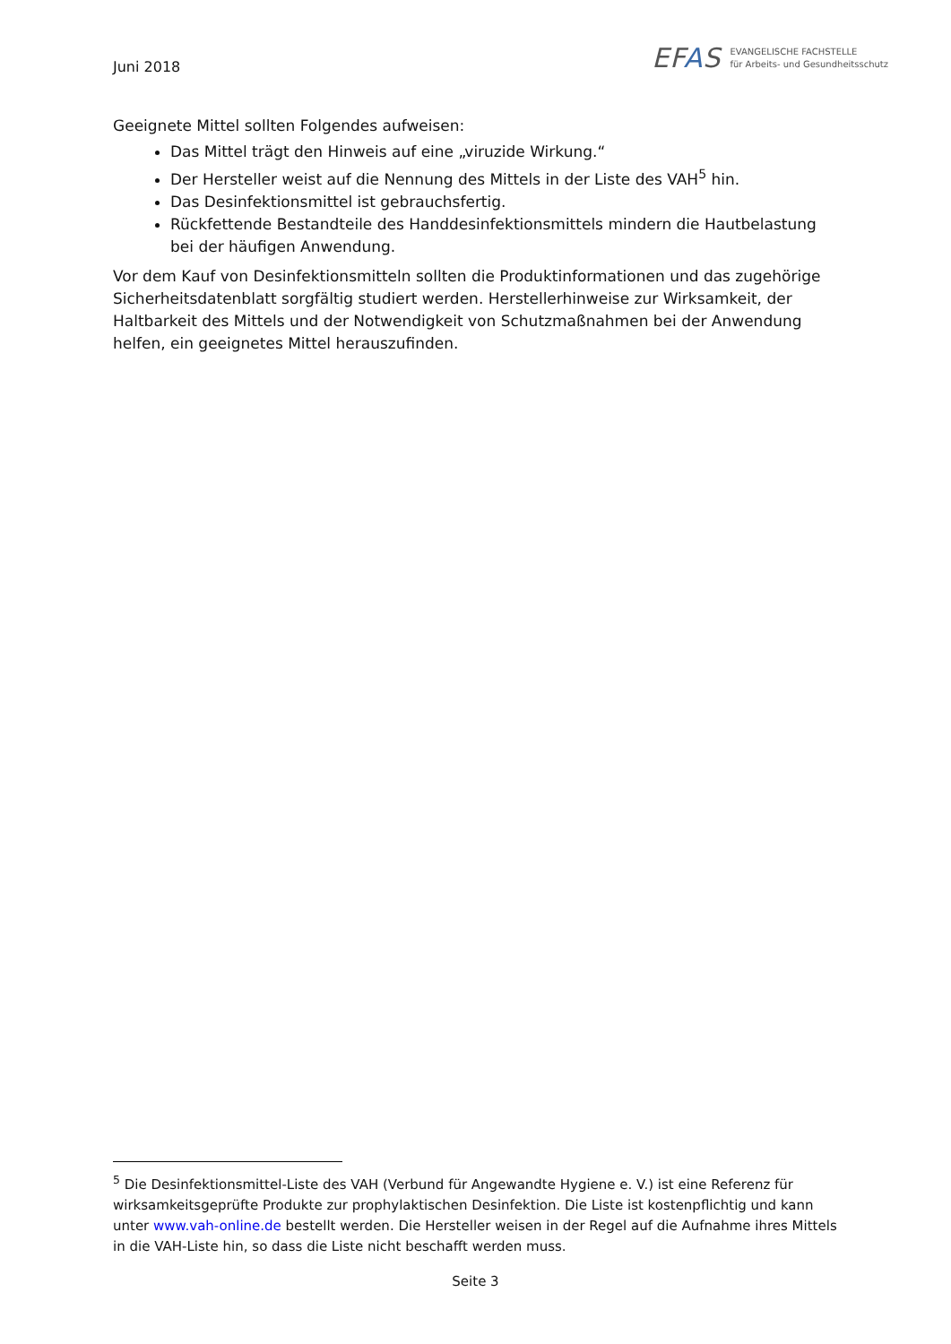Juni 2018
EFAS
EVANGELISCHE FACHSTELLE
für Arbeits- und Gesundheitsschutz
Geeignete Mittel sollten Folgendes aufweisen:
Das Mittel trägt den Hinweis auf eine „viruzide Wirkung.“
Der Hersteller weist auf die Nennung des Mittels in der Liste des VAH<sup>5</sup> hin.
Das Desinfektionsmittel ist gebrauchsfertig.
Rückfettende Bestandteile des Handdesinfektionsmittels mindern die Hautbelastung bei der häufigen Anwendung.
Vor dem Kauf von Desinfektionsmitteln sollten die Produktinformationen und das zugehörige Sicherheitsdatenblatt sorgfältig studiert werden. Herstellerhinweise zur Wirksamkeit, der Haltbarkeit des Mittels und der Notwendigkeit von Schutzmaßnahmen bei der Anwendung helfen, ein geeignetes Mittel herauszufinden.
<sup>5</sup> Die Desinfektionsmittel-Liste des VAH (Verbund für Angewandte Hygiene e. V.) ist eine Referenz für wirksamkeitsgeprüfte Produkte zur prophylaktischen Desinfektion. Die Liste ist kostenpflichtig und kann unter www.vah-online.de bestellt werden. Die Hersteller weisen in der Regel auf die Aufnahme ihres Mittels in die VAH-Liste hin, so dass die Liste nicht beschafft werden muss.
Seite 3